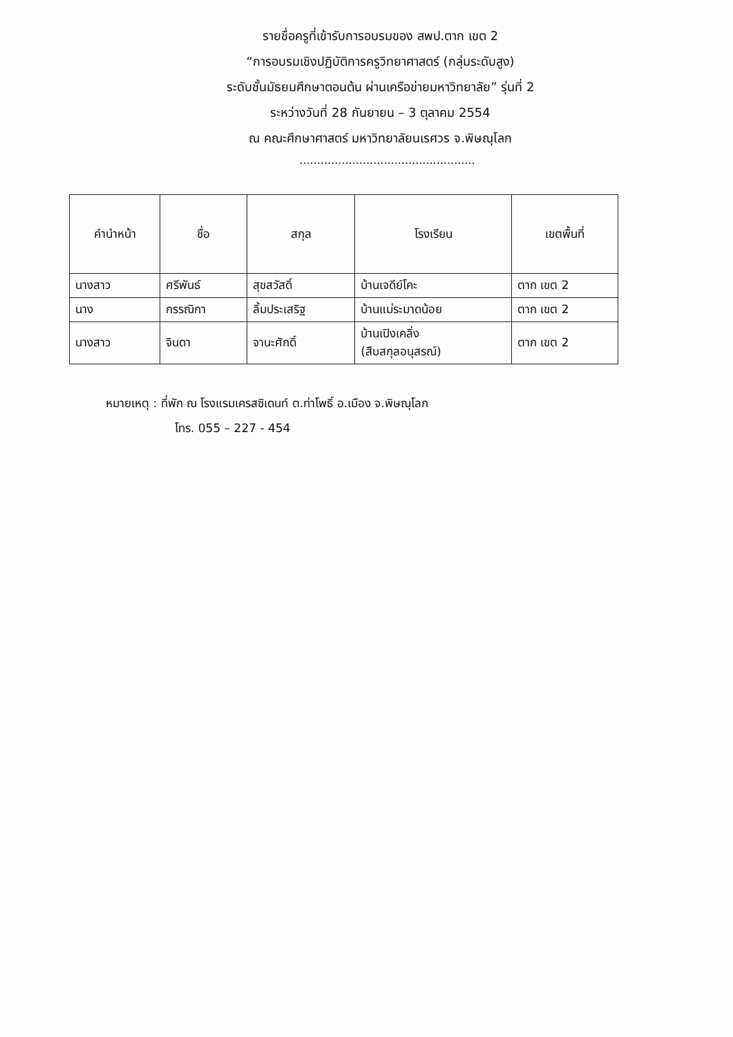รายชื่อครูที่เข้ารับการอบรมของ สพป.ตาก เขต 2
“การอบรมเชิงปฏิบัติการครูวิทยาศาสตร์ (กลุ่มระดับสูง)
ระดับชั้นมัธยมศึกษาตอนต้น ผ่านเครือข่ายมหาวิทยาลัย” รุ่นที่ 2
ระหว่างวันที่ 28 กันยายน – 3 ตุลาคม 2554
ณ คณะศึกษาศาสตร์ มหาวิทยาลัยนเรศวร จ.พิษณุโลก
..................................................
| คำนำหน้า | ชื่อ | สกุล | โรงเรียน | เขตพื้นที่ |
| --- | --- | --- | --- | --- |
| นางสาว | ศรีพันธ์ | สุขสวัสดิ์ | บ้านเจดีย์โคะ | ตาก เขต 2 |
| นาง | กรรณิกา | ลิ้มประเสริฐ | บ้านแม่ระมาดน้อย | ตาก เขต 2 |
| นางสาว | จินดา | จานะศักดิ์ | บ้านเปิงเคลิ่ง (สืบสกุลอนุสรณ์) | ตาก เขต 2 |
หมายเหตุ : ที่พัก ณ โรงแรมเครสซิเดนท์ ต.ท่าโพธิ์ อ.เมือง จ.พิษณุโลก
โทร. 055 – 227 - 454